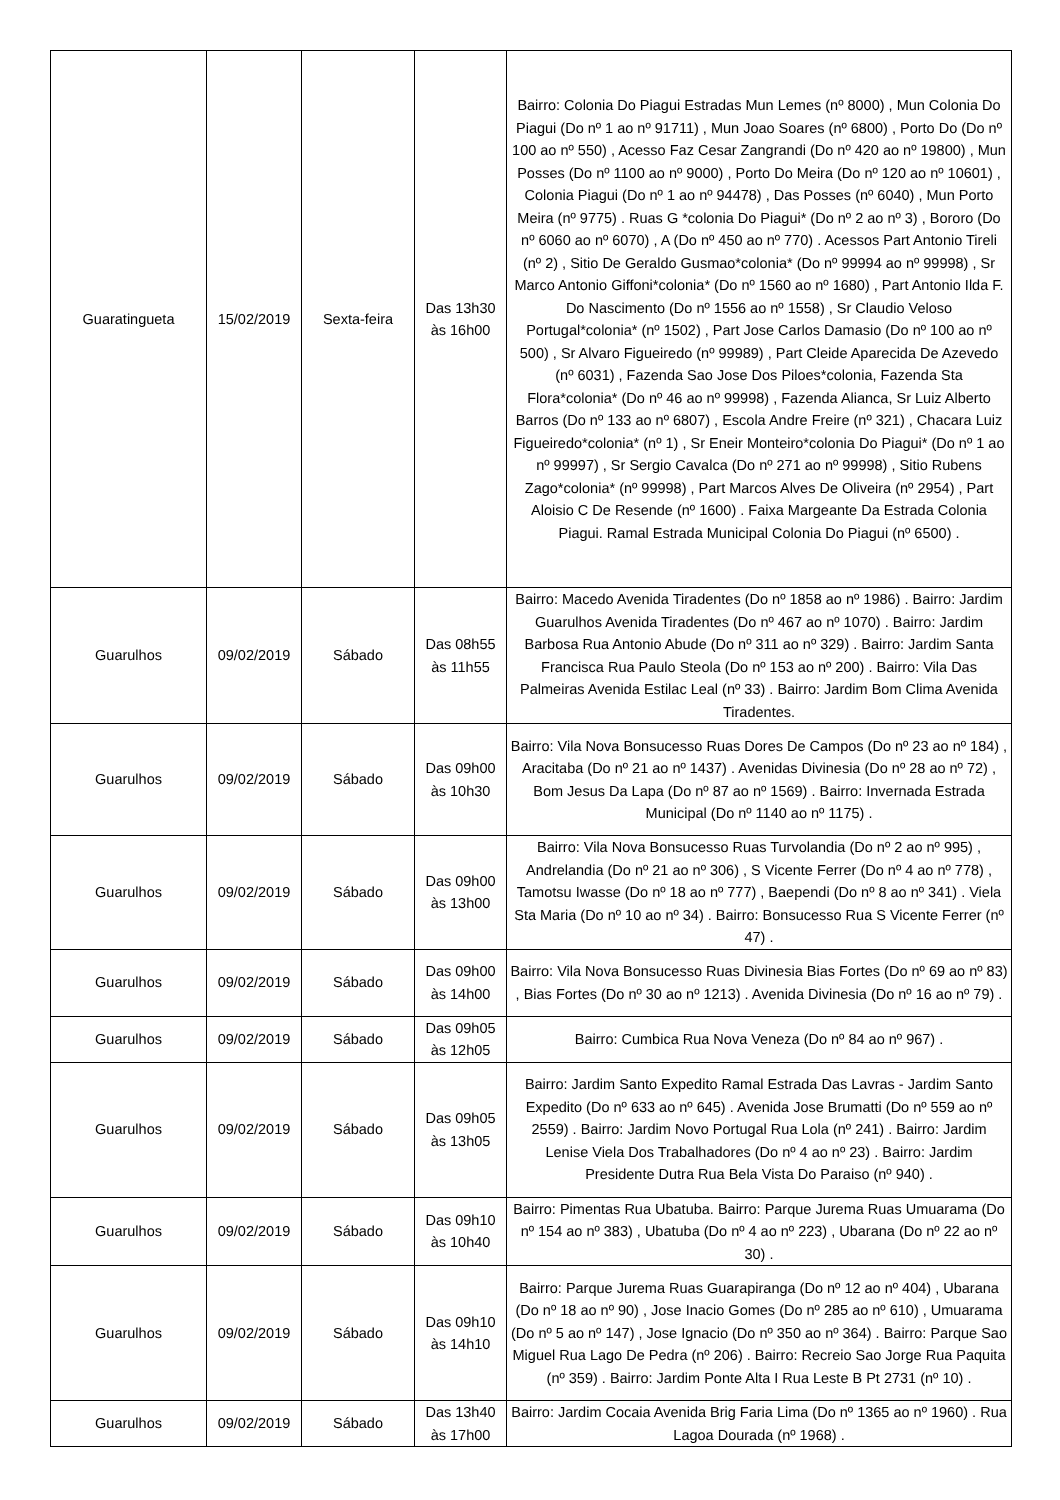| Guaratingueta | 15/02/2019 | Sexta-feira | Das 13h30 às 16h00 | Bairro: Colonia Do Piagui Estradas Mun Lemes (nº 8000) , Mun Colonia Do Piagui (Do nº 1 ao nº 91711) , Mun Joao Soares (nº 6800) , Porto Do (Do nº 100 ao nº 550) , Acesso Faz Cesar Zangrandi (Do nº 420 ao nº 19800) , Mun Posses (Do nº 1100 ao nº 9000) , Porto Do Meira (Do nº 120 ao nº 10601) , Colonia Piagui (Do nº 1 ao nº 94478) , Das Posses (nº 6040) , Mun Porto Meira (nº 9775) . Ruas G *colonia Do Piagui* (Do nº 2 ao nº 3) , Bororo (Do nº 6060 ao nº 6070) , A (Do nº 450 ao nº 770) . Acessos Part Antonio Tireli (nº 2) , Sitio De Geraldo Gusmao*colonia* (Do nº 99994 ao nº 99998) , Sr Marco Antonio Giffoni*colonia* (Do nº 1560 ao nº 1680) , Part Antonio Ilda F. Do Nascimento (Do nº 1556 ao nº 1558) , Sr Claudio Veloso Portugal*colonia* (nº 1502) , Part Jose Carlos Damasio (Do nº 100 ao nº 500) , Sr Alvaro Figueiredo (nº 99989) , Part Cleide Aparecida De Azevedo (nº 6031) , Fazenda Sao Jose Dos Piloes*colonia, Fazenda Sta Flora*colonia* (Do nº 46 ao nº 99998) , Fazenda Alianca, Sr Luiz Alberto Barros (Do nº 133 ao nº 6807) , Escola Andre Freire (nº 321) , Chacara Luiz Figueiredo*colonia* (nº 1) , Sr Eneir Monteiro*colonia Do Piagui* (Do nº 1 ao nº 99997) , Sr Sergio Cavalca (Do nº 271 ao nº 99998) , Sitio Rubens Zago*colonia* (nº 99998) , Part Marcos Alves De Oliveira (nº 2954) , Part Aloisio C De Resende (nº 1600) . Faixa Margeante Da Estrada Colonia Piagui. Ramal Estrada Municipal Colonia Do Piagui (nº 6500) . |
| Guarulhos | 09/02/2019 | Sábado | Das 08h55 às 11h55 | Bairro: Macedo Avenida Tiradentes (Do nº 1858 ao nº 1986) . Bairro: Jardim Guarulhos Avenida Tiradentes (Do nº 467 ao nº 1070) . Bairro: Jardim Barbosa Rua Antonio Abude (Do nº 311 ao nº 329) . Bairro: Jardim Santa Francisca Rua Paulo Steola (Do nº 153 ao nº 200) . Bairro: Vila Das Palmeiras Avenida Estilac Leal (nº 33) . Bairro: Jardim Bom Clima Avenida Tiradentes. |
| Guarulhos | 09/02/2019 | Sábado | Das 09h00 às 10h30 | Bairro: Vila Nova Bonsucesso Ruas Dores De Campos (Do nº 23 ao nº 184) , Aracitaba (Do nº 21 ao nº 1437) . Avenidas Divinesia (Do nº 28 ao nº 72) , Bom Jesus Da Lapa (Do nº 87 ao nº 1569) . Bairro: Invernada Estrada Municipal (Do nº 1140 ao nº 1175) . |
| Guarulhos | 09/02/2019 | Sábado | Das 09h00 às 13h00 | Bairro: Vila Nova Bonsucesso Ruas Turvolandia (Do nº 2 ao nº 995) , Andrelandia (Do nº 21 ao nº 306) , S Vicente Ferrer (Do nº 4 ao nº 778) , Tamotsu Iwasse (Do nº 18 ao nº 777) , Baependi (Do nº 8 ao nº 341) . Viela Sta Maria (Do nº 10 ao nº 34) . Bairro: Bonsucesso Rua S Vicente Ferrer (nº 47) . |
| Guarulhos | 09/02/2019 | Sábado | Das 09h00 às 14h00 | Bairro: Vila Nova Bonsucesso Ruas Divinesia Bias Fortes (Do nº 69 ao nº 83) , Bias Fortes (Do nº 30 ao nº 1213) . Avenida Divinesia (Do nº 16 ao nº 79) . |
| Guarulhos | 09/02/2019 | Sábado | Das 09h05 às 12h05 | Bairro: Cumbica Rua Nova Veneza (Do nº 84 ao nº 967) . |
| Guarulhos | 09/02/2019 | Sábado | Das 09h05 às 13h05 | Bairro: Jardim Santo Expedito Ramal Estrada Das Lavras - Jardim Santo Expedito (Do nº 633 ao nº 645) . Avenida Jose Brumatti (Do nº 559 ao nº 2559) . Bairro: Jardim Novo Portugal Rua Lola (nº 241) . Bairro: Jardim Lenise Viela Dos Trabalhadores (Do nº 4 ao nº 23) . Bairro: Jardim Presidente Dutra Rua Bela Vista Do Paraiso (nº 940) . |
| Guarulhos | 09/02/2019 | Sábado | Das 09h10 às 10h40 | Bairro: Pimentas Rua Ubatuba. Bairro: Parque Jurema Ruas Umuarama (Do nº 154 ao nº 383) , Ubatuba (Do nº 4 ao nº 223) , Ubarana (Do nº 22 ao nº 30) . |
| Guarulhos | 09/02/2019 | Sábado | Das 09h10 às 14h10 | Bairro: Parque Jurema Ruas Guarapiranga (Do nº 12 ao nº 404) , Ubarana (Do nº 18 ao nº 90) , Jose Inacio Gomes (Do nº 285 ao nº 610) , Umuarama (Do nº 5 ao nº 147) , Jose Ignacio (Do nº 350 ao nº 364) . Bairro: Parque Sao Miguel Rua Lago De Pedra (nº 206) . Bairro: Recreio Sao Jorge Rua Paquita (nº 359) . Bairro: Jardim Ponte Alta I Rua Leste B Pt 2731 (nº 10) . |
| Guarulhos | 09/02/2019 | Sábado | Das 13h40 às 17h00 | Bairro: Jardim Cocaia Avenida Brig Faria Lima (Do nº 1365 ao nº 1960) . Rua Lagoa Dourada (nº 1968) . |